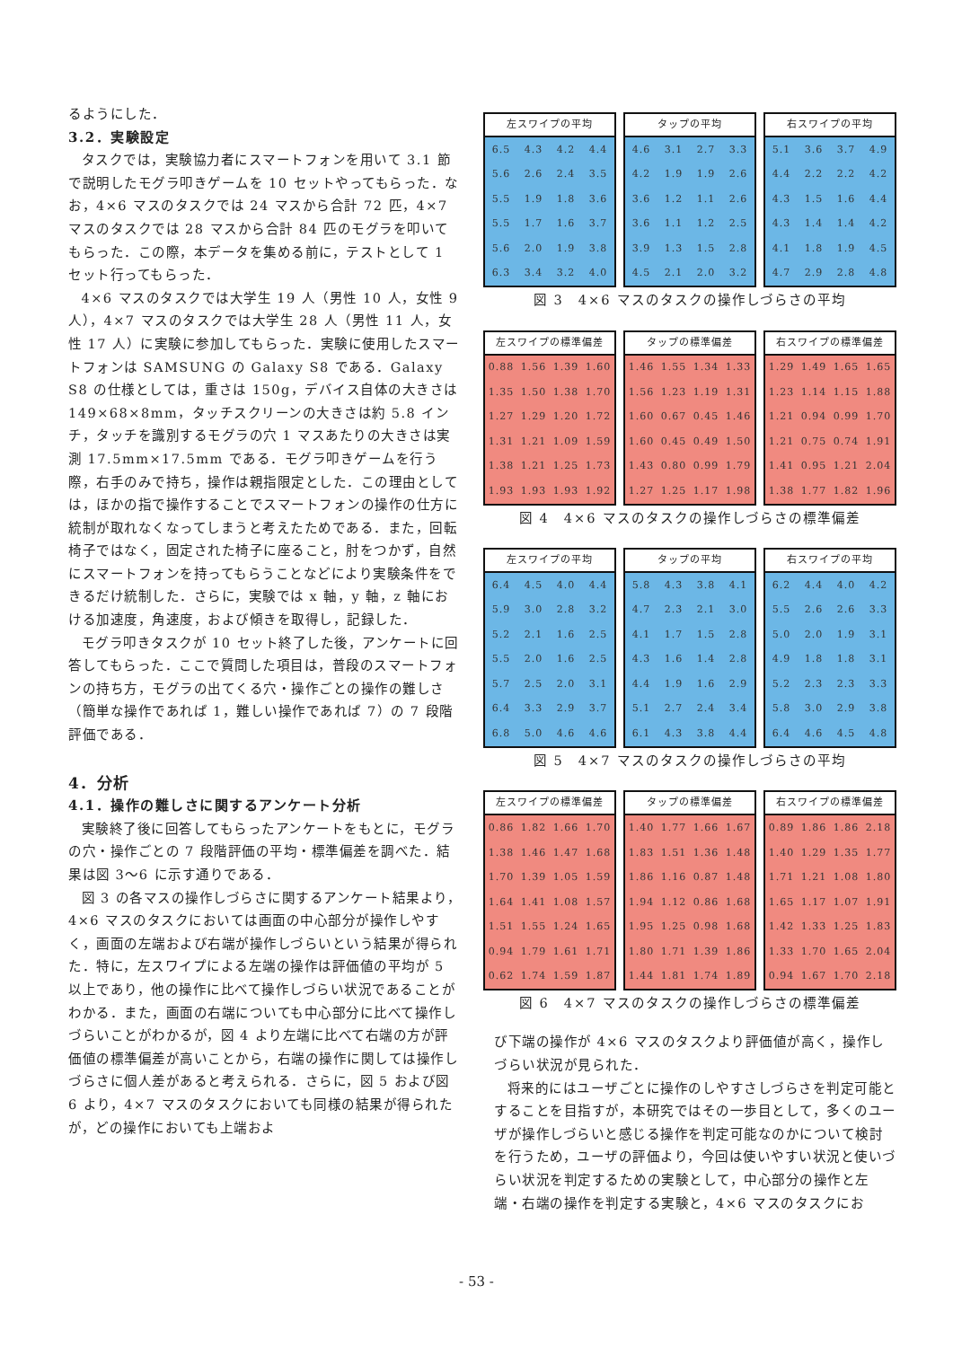るようにした．
3.2．実験設定
タスクでは，実験協力者にスマートフォンを用いて 3.1 節で説明したモグラ叩きゲームを 10 セットやってもらった．なお，4×6 マスのタスクでは 24 マスから合計 72 匹，4×7 マスのタスクでは 28 マスから合計 84 匹のモグラを叩いてもらった．この際，本データを集める前に，テストとして 1 セット行ってもらった．
4×6 マスのタスクでは大学生 19 人（男性 10 人，女性 9 人），4×7 マスのタスクでは大学生 28 人（男性 11 人，女性 17 人）に実験に参加してもらった．実験に使用したスマートフォンは SAMSUNG の Galaxy S8 である．Galaxy S8 の仕様としては，重さは 150g，デバイス自体の大きさは 149×68×8mm，タッチスクリーンの大きさは約 5.8 インチ，タッチを識別するモグラの穴 1 マスあたりの大きさは実測 17.5mm×17.5mm である．モグラ叩きゲームを行う際，右手のみで持ち，操作は親指限定とした．この理由としては，ほかの指で操作することでスマートフォンの操作の仕方に統制が取れなくなってしまうと考えたためである．また，回転椅子ではなく，固定された椅子に座ること，肘をつかず，自然にスマートフォンを持ってもらうことなどにより実験条件をできるだけ統制した．さらに，実験では x 軸，y 軸，z 軸における加速度，角速度，および傾きを取得し，記録した．
モグラ叩きタスクが 10 セット終了した後，アンケートに回答してもらった．ここで質問した項目は，普段のスマートフォンの持ち方，モグラの出てくる穴・操作ごとの操作の難しさ（簡単な操作であれば 1，難しい操作であれば 7）の 7 段階評価である．
4．分析
4.1．操作の難しさに関するアンケート分析
実験終了後に回答してもらったアンケートをもとに，モグラの穴・操作ごとの 7 段階評価の平均・標準偏差を調べた．結果は図 3～6 に示す通りである．
図 3 の各マスの操作しづらさに関するアンケート結果より，4×6 マスのタスクにおいては画面の中心部分が操作しやすく，画面の左端および右端が操作しづらいという結果が得られた．特に，左スワイプによる左端の操作は評価値の平均が 5 以上であり，他の操作に比べて操作しづらい状況であることがわかる．また，画面の右端についても中心部分に比べて操作しづらいことがわかるが，図 4 より左端に比べて右端の方が評価値の標準偏差が高いことから，右端の操作に関しては操作しづらさに個人差があると考えられる．さらに，図 5 および図 6 より，4×7 マスのタスクにおいても同様の結果が得られたが，どの操作においても上端およ
| 左スワイプの平均 | | | |
| --- | --- | --- | --- |
| 6.5 | 4.3 | 4.2 | 4.4 |
| 5.6 | 2.6 | 2.4 | 3.5 |
| 5.5 | 1.9 | 1.8 | 3.6 |
| 5.5 | 1.7 | 1.6 | 3.7 |
| 5.6 | 2.0 | 1.9 | 3.8 |
| 6.3 | 3.4 | 3.2 | 4.0 |
| タップの平均 | | | |
| --- | --- | --- | --- |
| 4.6 | 3.1 | 2.7 | 3.3 |
| 4.2 | 1.9 | 1.9 | 2.6 |
| 3.6 | 1.2 | 1.1 | 2.6 |
| 3.6 | 1.1 | 1.2 | 2.5 |
| 3.9 | 1.3 | 1.5 | 2.8 |
| 4.5 | 2.1 | 2.0 | 3.2 |
| 右スワイプの平均 | | | |
| --- | --- | --- | --- |
| 5.1 | 3.6 | 3.7 | 4.9 |
| 4.4 | 2.2 | 2.2 | 4.2 |
| 4.3 | 1.5 | 1.6 | 4.4 |
| 4.3 | 1.4 | 1.4 | 4.2 |
| 4.1 | 1.8 | 1.9 | 4.5 |
| 4.7 | 2.9 | 2.8 | 4.8 |
図 3　4×6 マスのタスクの操作しづらさの平均
| 左スワイプの標準偏差 | | | |
| --- | --- | --- | --- |
| 0.88 | 1.56 | 1.39 | 1.60 |
| 1.35 | 1.50 | 1.38 | 1.70 |
| 1.27 | 1.29 | 1.20 | 1.72 |
| 1.31 | 1.21 | 1.09 | 1.59 |
| 1.38 | 1.21 | 1.25 | 1.73 |
| 1.93 | 1.93 | 1.93 | 1.92 |
| タップの標準偏差 | | | |
| --- | --- | --- | --- |
| 1.46 | 1.55 | 1.34 | 1.33 |
| 1.56 | 1.23 | 1.19 | 1.31 |
| 1.60 | 0.67 | 0.45 | 1.46 |
| 1.60 | 0.45 | 0.49 | 1.50 |
| 1.43 | 0.80 | 0.99 | 1.79 |
| 1.27 | 1.25 | 1.17 | 1.98 |
| 右スワイプの標準偏差 | | | |
| --- | --- | --- | --- |
| 1.29 | 1.49 | 1.65 | 1.65 |
| 1.23 | 1.14 | 1.15 | 1.88 |
| 1.21 | 0.94 | 0.99 | 1.70 |
| 1.21 | 0.75 | 0.74 | 1.91 |
| 1.41 | 0.95 | 1.21 | 2.04 |
| 1.38 | 1.77 | 1.82 | 1.96 |
図 4　4×6 マスのタスクの操作しづらさの標準偏差
| 左スワイプの平均 | | | |
| --- | --- | --- | --- |
| 6.4 | 4.5 | 4.0 | 4.4 |
| 5.9 | 3.0 | 2.8 | 3.2 |
| 5.2 | 2.1 | 1.6 | 2.5 |
| 5.5 | 2.0 | 1.6 | 2.5 |
| 5.7 | 2.5 | 2.0 | 3.1 |
| 6.4 | 3.3 | 2.9 | 3.7 |
| 6.8 | 5.0 | 4.6 | 4.6 |
| タップの平均 | | | |
| --- | --- | --- | --- |
| 5.8 | 4.3 | 3.8 | 4.1 |
| 4.7 | 2.3 | 2.1 | 3.0 |
| 4.1 | 1.7 | 1.5 | 2.8 |
| 4.3 | 1.6 | 1.4 | 2.8 |
| 4.4 | 1.9 | 1.6 | 2.9 |
| 5.1 | 2.7 | 2.4 | 3.4 |
| 6.1 | 4.3 | 3.8 | 4.4 |
| 右スワイプの平均 | | | |
| --- | --- | --- | --- |
| 6.2 | 4.4 | 4.0 | 4.2 |
| 5.5 | 2.6 | 2.6 | 3.3 |
| 5.0 | 2.0 | 1.9 | 3.1 |
| 4.9 | 1.8 | 1.8 | 3.1 |
| 5.2 | 2.3 | 2.3 | 3.3 |
| 5.8 | 3.0 | 2.9 | 3.8 |
| 6.4 | 4.6 | 4.5 | 4.8 |
図 5　4×7 マスのタスクの操作しづらさの平均
| 左スワイプの標準偏差 | | | |
| --- | --- | --- | --- |
| 0.86 | 1.82 | 1.66 | 1.70 |
| 1.38 | 1.46 | 1.47 | 1.68 |
| 1.70 | 1.39 | 1.05 | 1.59 |
| 1.64 | 1.41 | 1.08 | 1.57 |
| 1.51 | 1.55 | 1.24 | 1.65 |
| 0.94 | 1.79 | 1.61 | 1.71 |
| 0.62 | 1.74 | 1.59 | 1.87 |
| タップの標準偏差 | | | |
| --- | --- | --- | --- |
| 1.40 | 1.77 | 1.66 | 1.67 |
| 1.83 | 1.51 | 1.36 | 1.48 |
| 1.86 | 1.16 | 0.87 | 1.48 |
| 1.94 | 1.12 | 0.86 | 1.68 |
| 1.95 | 1.25 | 0.98 | 1.68 |
| 1.80 | 1.71 | 1.39 | 1.86 |
| 1.44 | 1.81 | 1.74 | 1.89 |
| 右スワイプの標準偏差 | | | |
| --- | --- | --- | --- |
| 0.89 | 1.86 | 1.86 | 2.18 |
| 1.40 | 1.29 | 1.35 | 1.77 |
| 1.71 | 1.21 | 1.08 | 1.80 |
| 1.65 | 1.17 | 1.07 | 1.91 |
| 1.42 | 1.33 | 1.25 | 1.83 |
| 1.33 | 1.70 | 1.65 | 2.04 |
| 0.94 | 1.67 | 1.70 | 2.18 |
図 6　4×7 マスのタスクの操作しづらさの標準偏差
び下端の操作が 4×6 マスのタスクより評価値が高く，操作しづらい状況が見られた．
将来的にはユーザごとに操作のしやすさしづらさを判定可能とすることを目指すが，本研究ではその一歩目として，多くのユーザが操作しづらいと感じる操作を判定可能なのかについて検討を行うため，ユーザの評価より，今回は使いやすい状況と使いづらい状況を判定するための実験として，中心部分の操作と左端・右端の操作を判定する実験と，4×6 マスのタスクにお
- 53 -